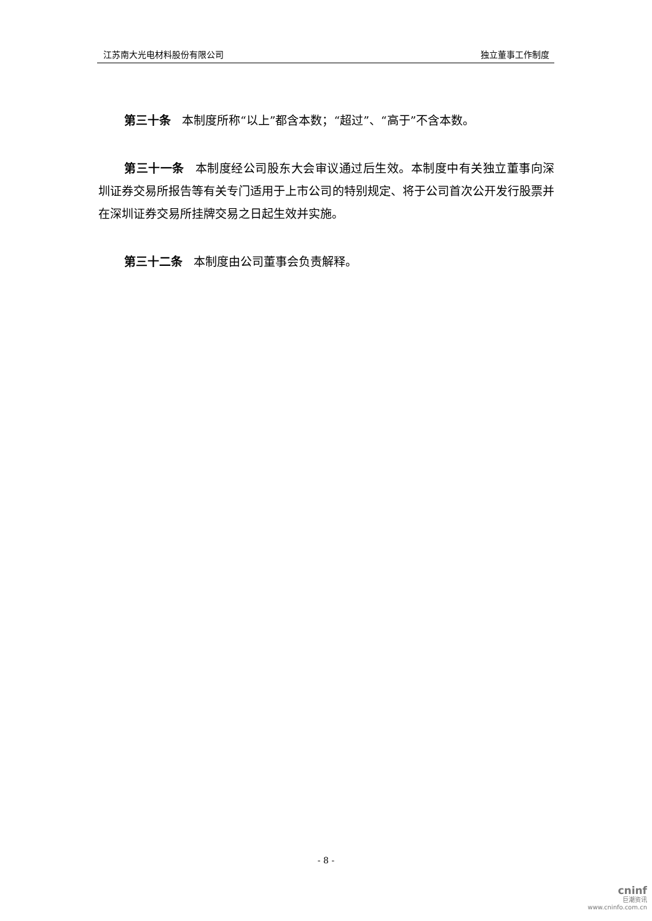江苏南大光电材料股份有限公司 独立董事工作制度
第三十条 本制度所称“以上”都含本数；“超过”、“高于”不含本数。
第三十一条 本制度经公司股东大会审议通过后生效。本制度中有关独立董事向深圳证券交易所报告等有关专门适用于上市公司的特别规定、将于公司首次公开发行股票并在深圳证券交易所挂牌交易之日起生效并实施。
第三十二条 本制度由公司董事会负责解释。
- 8 -
cninf
巨潮资讯
www.cninfo.com.cn